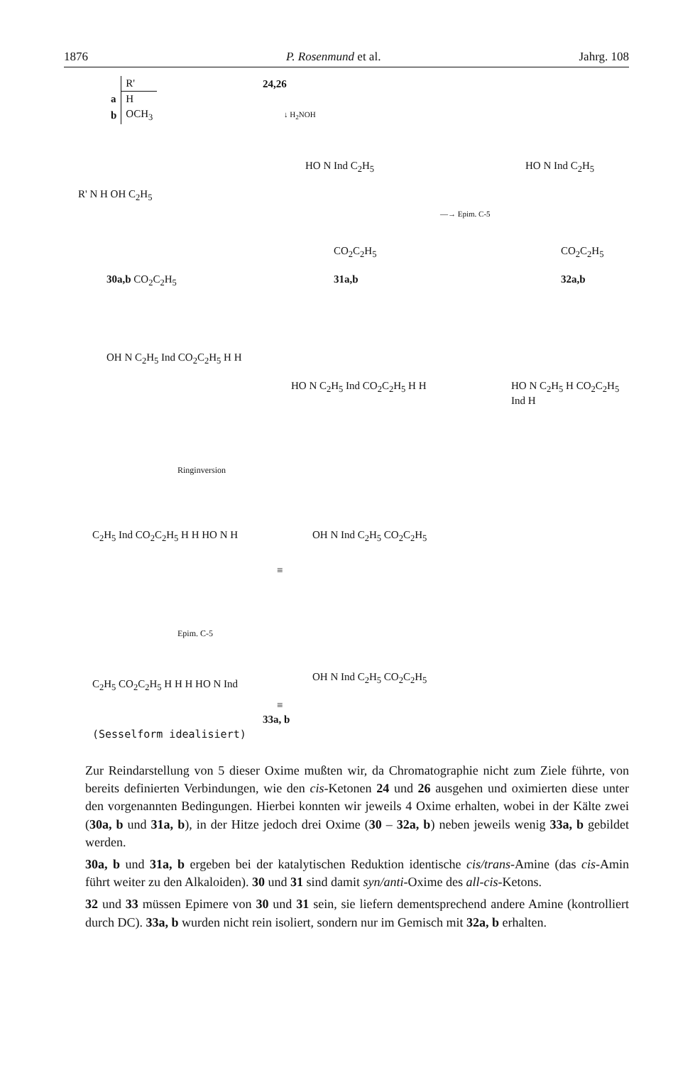1876 P. Rosenmund et al. Jahrg. 108
| | R' |
| --- | --- |
| a | H |
| b | OCH<sub>3</sub> |
24,26
↓ H<sub>2</sub>NOH
R' N H OH C<sub>2</sub>H<sub>5</sub>
HO N Ind C<sub>2</sub>H<sub>5</sub>
—→ Epim. C-5
HO N Ind C<sub>2</sub>H<sub>5</sub>
30a,b CO<sub>2</sub>C<sub>2</sub>H<sub>5</sub>
CO<sub>2</sub>C<sub>2</sub>H<sub>5</sub>
31a,b
CO<sub>2</sub>C<sub>2</sub>H<sub>5</sub>
32a,b
OH N C<sub>2</sub>H<sub>5</sub> Ind CO<sub>2</sub>C<sub>2</sub>H<sub>5</sub> H H
HO N C<sub>2</sub>H<sub>5</sub> Ind CO<sub>2</sub>C<sub>2</sub>H<sub>5</sub> H H HO N C<sub>2</sub>H<sub>5</sub> H CO<sub>2</sub>C<sub>2</sub>H<sub>5</sub> Ind H
Ringinversion
C<sub>2</sub>H<sub>5</sub> Ind CO<sub>2</sub>C<sub>2</sub>H<sub>5</sub> H H HO N H
≡
OH N Ind C<sub>2</sub>H<sub>5</sub> CO<sub>2</sub>C<sub>2</sub>H<sub>5</sub>
Epim. C-5
C<sub>2</sub>H<sub>5</sub> CO<sub>2</sub>C<sub>2</sub>H<sub>5</sub> H H H HO N Ind
≡
OH N Ind C<sub>2</sub>H<sub>5</sub> CO<sub>2</sub>C<sub>2</sub>H<sub>5</sub>
33a, b
(Sesselform idealisiert)
Zur Reindarstellung von 5 dieser Oxime mußten wir, da Chromatographie nicht zum Ziele führte, von bereits definierten Verbindungen, wie den cis-Ketonen 24 und 26 ausgehen und oximierten diese unter den vorgenannten Bedingungen. Hierbei konnten wir jeweils 4 Oxime erhalten, wobei in der Kälte zwei (30a, b und 31a, b), in der Hitze jedoch drei Oxime (30 – 32a, b) neben jeweils wenig 33a, b gebildet werden.
30a, b und 31a, b ergeben bei der katalytischen Reduktion identische cis/trans-Amine (das cis-Amin führt weiter zu den Alkaloiden). 30 und 31 sind damit syn/anti-Oxime des all-cis-Ketons.
32 und 33 müssen Epimere von 30 und 31 sein, sie liefern dementsprechend andere Amine (kontrolliert durch DC). 33a, b wurden nicht rein isoliert, sondern nur im Gemisch mit 32a, b erhalten.